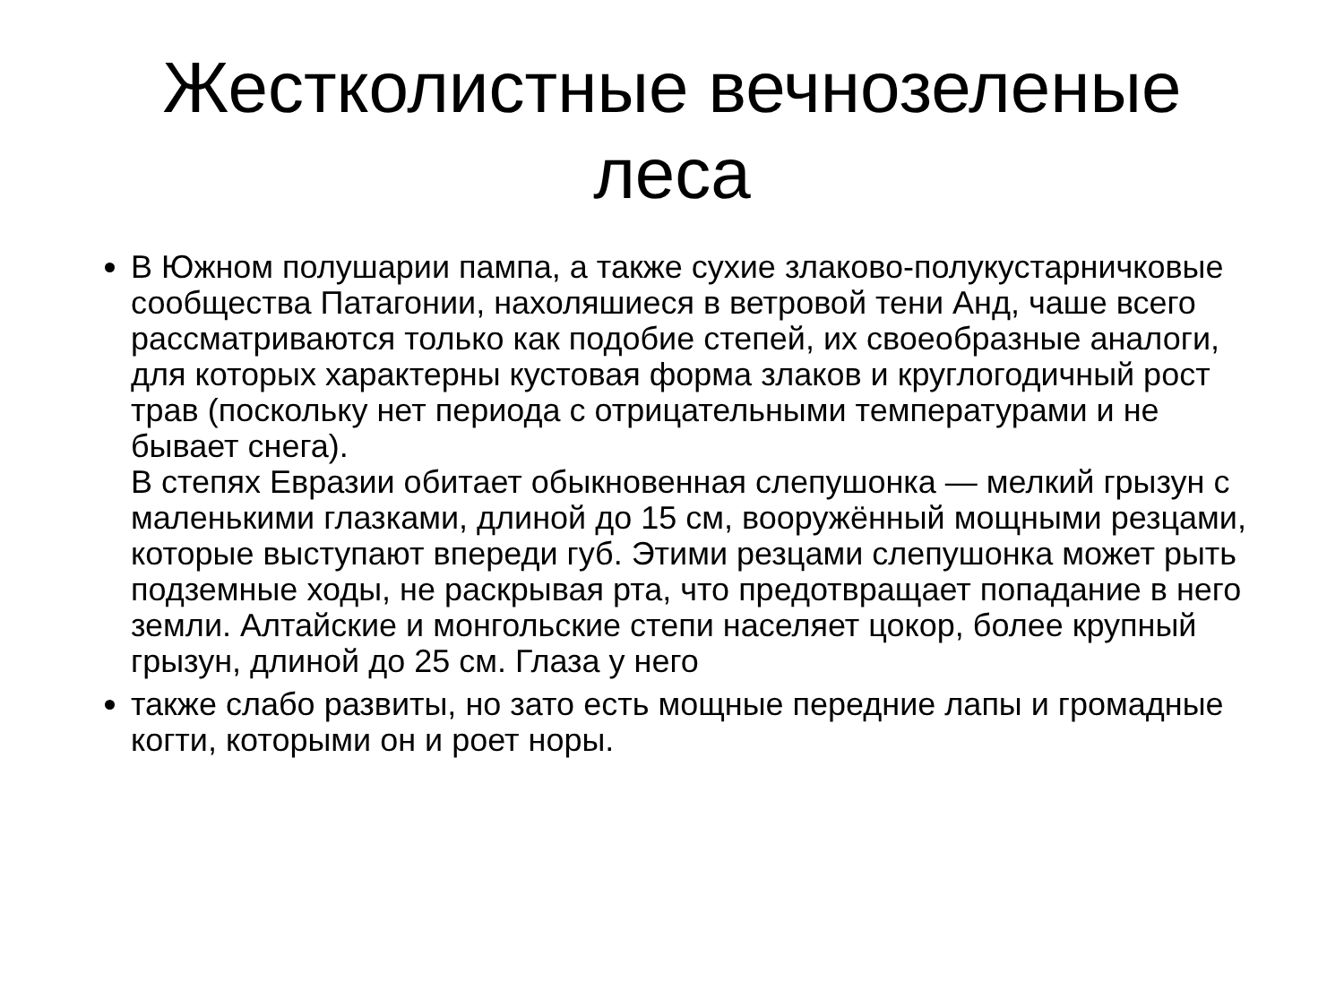Жестколистные вечнозеленые
леса
В Южном полушарии пампа, а также сухие злаково-полукустарничковые сообщества Патагонии, нахоляшиеся в ветровой тени Анд, чаше всего рассматриваются только как подобие степей, их своеобразные аналоги, для которых характерны кустовая форма злаков и круглогодичный рост трав (поскольку нет периода с отрицательными температурами и не бывает снега).
В степях Евразии обитает обыкновенная слепушонка — мелкий грызун с маленькими глазками, длиной до 15 см, вооружённый мощными резцами, которые выступают впереди губ. Этими резцами слепушонка может рыть подземные ходы, не раскрывая рта, что предотвращает попадание в него земли. Алтайские и монгольские степи населяет цокор, более крупный грызун, длиной до 25 см. Глаза у него
также слабо развиты, но зато есть мощные передние лапы и громадные когти, которыми он и роет норы.